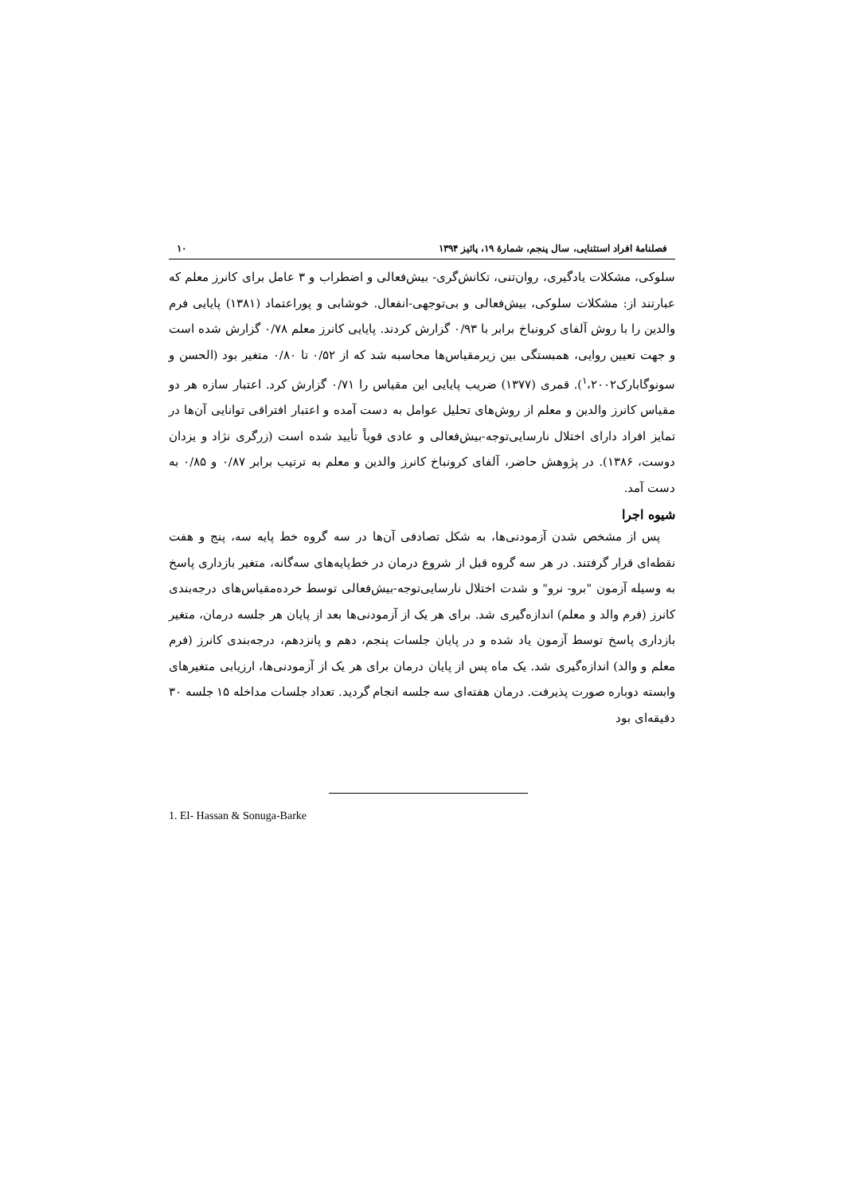فصلنامۀ افراد استثنایی، سال پنجم، شمارۀ ۱۹، پائیز ۱۳۹۴ ۱۰
سلوکی، مشکلات یادگیری، روان‌تنی، تکانش‌گری- بیش‌فعالی و اضطراب و ۳ عامل برای کانرز معلم که عبارتند از: مشکلات سلوکی، بیش‌فعالی و بی‌توجهی-انفعال. خوشابی و پوراعتماد (۱۳۸۱) پایایی فرم والدین را با روش آلفای کرونباخ برابر با ۰/۹۳ گزارش کردند. پایایی کانرز معلم ۰/۷۸ گزارش شده است و جهت تعیین روایی، همبستگی بین زیرمقیاس‌ها محاسبه شد که از ۰/۵۲ تا ۰/۸۰ متغیر بود (الحسن و سونوگابارک<sup>۱</sup>،۲۰۰۲). قمری (۱۳۷۷) ضریب پایایی این مقیاس را ۰/۷۱ گزارش کرد. اعتبار سازه هر دو مقیاس کانرز والدین و معلم از روش‌های تحلیل عوامل به دست آمده و اعتبار افتراقی توانایی آن‌ها در تمایز افراد دارای اختلال نارسایی‌توجه-بیش‌فعالی و عادی قویاً تأیید شده است (زرگری نژاد و یزدان دوست، ۱۳۸۶). در پژوهش حاضر، آلفای کرونباخ کانرز والدین و معلم به ترتیب برابر ۰/۸۷ و ۰/۸۵ به دست آمد.
شیوه اجرا
پس از مشخص شدن آزمودنی‌ها، به شکل تصادفی آن‌ها در سه گروه خط پایه سه، پنج و هفت نقطه‌ای قرار گرفتند. در هر سه گروه قبل از شروع درمان در خط‌پایه‌های سه‌گانه، متغیر بازداری پاسخ به وسیله آزمون "برو- نرو" و شدت اختلال نارسایی‌توجه-بیش‌فعالی توسط خرده‌مقیاس‌های درجه‌بندی کانرز (فرم والد و معلم) اندازه‌گیری شد. برای هر یک از آزمودنی‌ها بعد از پایان هر جلسه درمان، متغیر بازداری پاسخ توسط آزمون یاد شده و در پایان جلسات پنجم، دهم و پانزدهم، درجه‌بندی کانرز (فرم معلم و والد) اندازه‌گیری شد. یک ماه پس از پایان درمان برای هر یک از آزمودنی‌ها، ارزیابی متغیرهای وابسته دوباره صورت پذیرفت. درمان هفته‌ای سه جلسه انجام گردید. تعداد جلسات مداخله ۱۵ جلسه ۳۰ دقیقه‌ای بود
1. El- Hassan & Sonuga-Barke